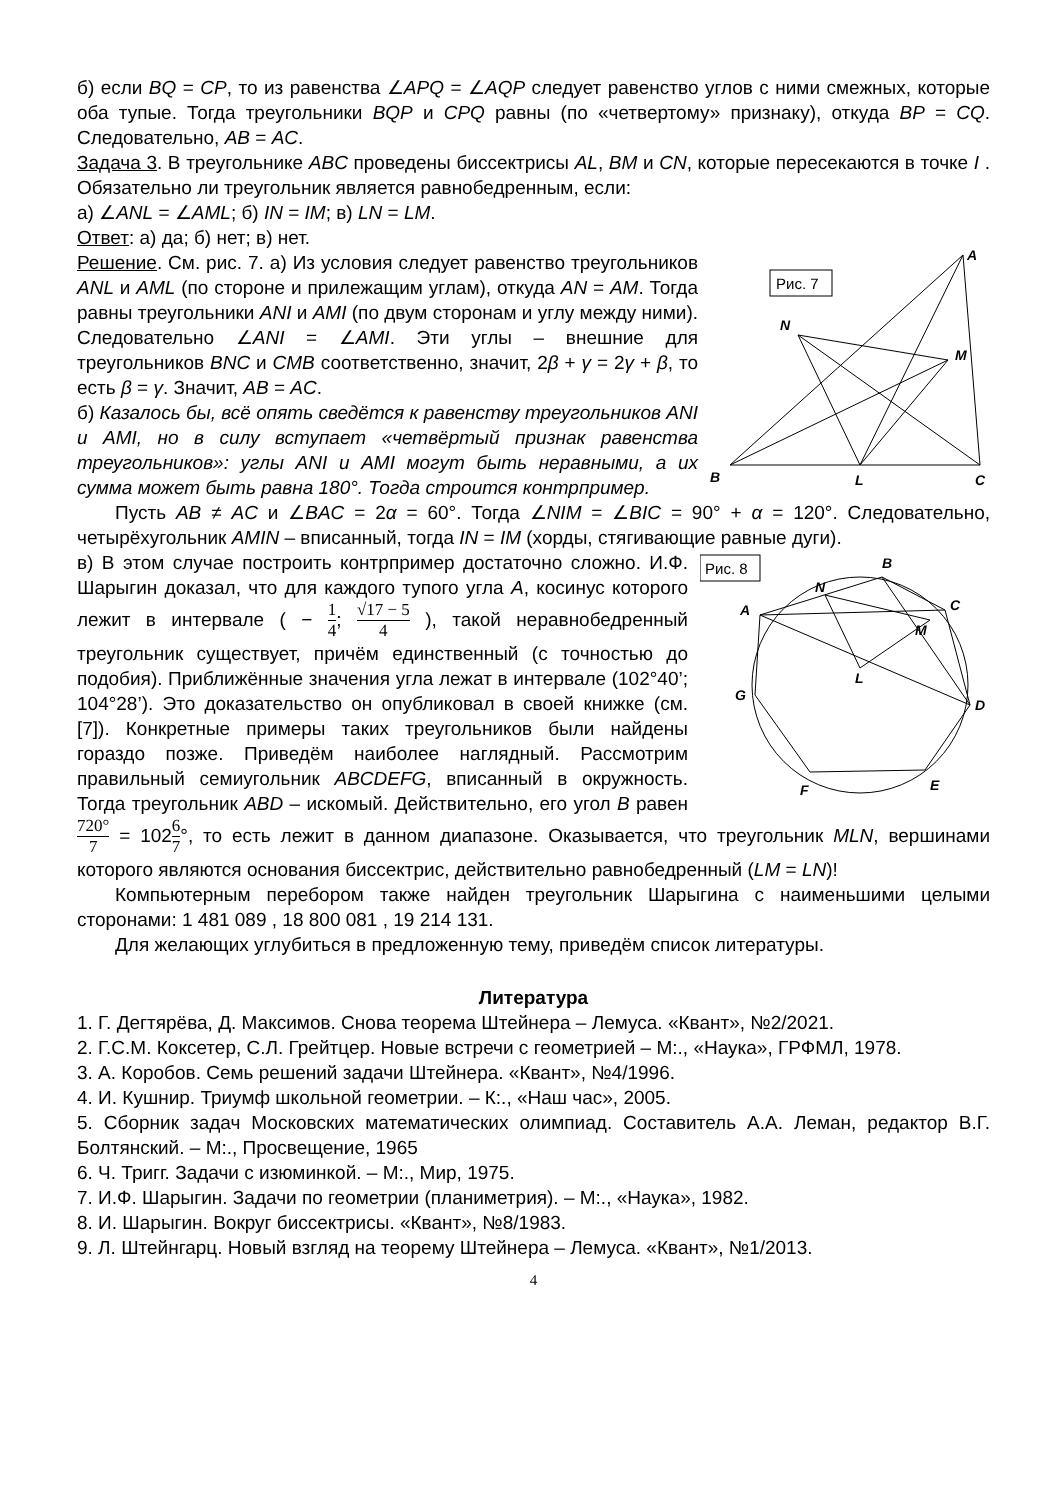б) если BQ = CP, то из равенства ∠APQ = ∠AQP следует равенство углов с ними смежных, которые оба тупые. Тогда треугольники BQP и CPQ равны (по «четвертому» признаку), откуда BP = CQ. Следовательно, AB = AC.
Задача 3. В треугольнике ABC проведены биссектрисы AL, BM и CN, которые пересекаются в точке I . Обязательно ли треугольник является равнобедренным, если:
а) ∠ANL = ∠AML; б) IN = IM; в) LN = LM.
Ответ: а) да; б) нет; в) нет.
Рис. 7
A
B
C
N
M
L
Решение. См. рис. 7. а) Из условия следует равенство треугольников ANL и AML (по стороне и прилежащим углам), откуда AN = AM. Тогда равны треугольники ANI и AMI (по двум сторонам и углу между ними). Следовательно ∠ANI = ∠AMI. Эти углы – внешние для треугольников BNC и CMB соответственно, значит, 2β + γ = 2γ + β, то есть β = γ. Значит, AB = AC.
б) Казалось бы, всё опять сведётся к равенству треугольников ANI и AMI, но в силу вступает «четвёртый признак равенства треугольников»: углы ANI и AMI могут быть неравными, а их сумма может быть равна 180°. Тогда строится контрпример.
Пусть AB ≠ AC и ∠BAC = 2α = 60°. Тогда ∠NIM = ∠BIC = 90° + α = 120°. Следовательно, четырёхугольник AMIN – вписанный, тогда IN = IM (хорды, стягивающие равные дуги).
Рис. 8
B
C
D
E
F
G
A
N
M
L
в) В этом случае построить контрпример достаточно сложно. И.Ф. Шарыгин доказал, что для каждого тупого угла A, косинус которого лежит в интервале ( − 1 4; √17 − 5 4 ), такой неравнобедренный треугольник существует, причём единственный (с точностью до подобия). Приближённые значения угла лежат в интервале (102°40’; 104°28’). Это доказательство он опубликовал в своей книжке (см. [7]). Конкретные примеры таких треугольников были найдены гораздо позже. Приведём наиболее наглядный. Рассмотрим правильный семиугольник ABCDEFG, вписанный в окружность. Тогда треугольник ABD – искомый. Действительно, его угол B равен 720° 7 = 1026 7°, то есть лежит в данном диапазоне. Оказывается, что треугольник MLN, вершинами которого являются основания биссектрис, действительно равнобедренный (LM = LN)!
Компьютерным перебором также найден треугольник Шарыгина с наименьшими целыми сторонами: 1 481 089 , 18 800 081 , 19 214 131.
Для желающих углубиться в предложенную тему, приведём список литературы.
Литература
1. Г. Дегтярёва, Д. Максимов. Снова теорема Штейнера – Лемуса. «Квант», №2/2021.
2. Г.С.М. Коксетер, С.Л. Грейтцер. Новые встречи с геометрией – М:., «Наука», ГРФМЛ, 1978.
3. А. Коробов. Семь решений задачи Штейнера. «Квант», №4/1996.
4. И. Кушнир. Триумф школьной геометрии. – К:., «Наш час», 2005.
5. Сборник задач Московских математических олимпиад. Составитель А.А. Леман, редактор В.Г. Болтянский. – М:., Просвещение, 1965
6. Ч. Тригг. Задачи с изюминкой. – М:., Мир, 1975.
7. И.Ф. Шарыгин. Задачи по геометрии (планиметрия). – М:., «Наука», 1982.
8. И. Шарыгин. Вокруг биссектрисы. «Квант», №8/1983.
9. Л. Штейнгарц. Новый взгляд на теорему Штейнера – Лемуса. «Квант», №1/2013.
4